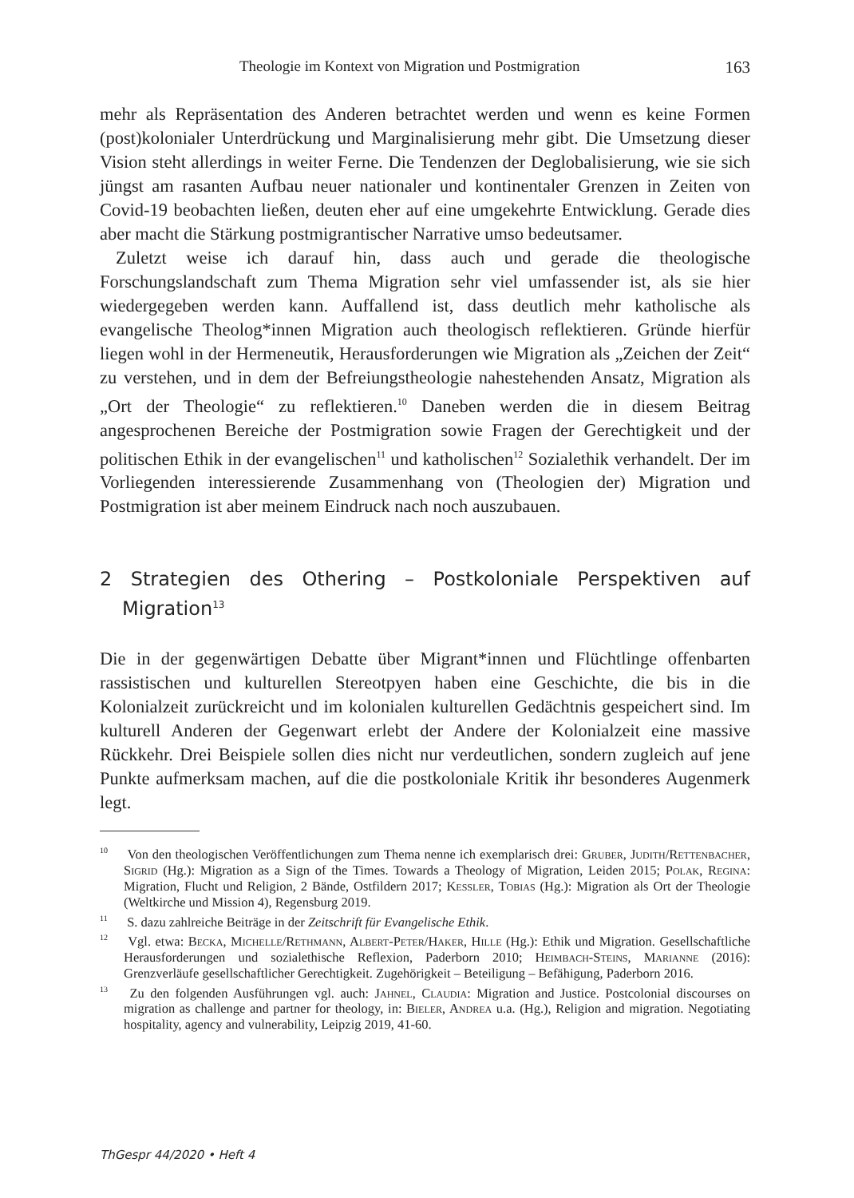Theologie im Kontext von Migration und Postmigration 163
mehr als Repräsentation des Anderen betrachtet werden und wenn es keine Formen (post)kolonialer Unterdrückung und Marginalisierung mehr gibt. Die Umsetzung dieser Vision steht allerdings in weiter Ferne. Die Tendenzen der Deglobalisierung, wie sie sich jüngst am rasanten Aufbau neuer nationaler und kontinentaler Grenzen in Zeiten von Covid-19 beobachten ließen, deuten eher auf eine umgekehrte Entwicklung. Gerade dies aber macht die Stärkung postmigrantischer Narrative umso bedeutsamer.
Zuletzt weise ich darauf hin, dass auch und gerade die theologische Forschungslandschaft zum Thema Migration sehr viel umfassender ist, als sie hier wiedergegeben werden kann. Auffallend ist, dass deutlich mehr katholische als evangelische Theolog*innen Migration auch theologisch reflektieren. Gründe hierfür liegen wohl in der Hermeneutik, Herausforderungen wie Migration als „Zeichen der Zeit“ zu verstehen, und in dem der Befreiungstheologie nahestehenden Ansatz, Migration als „Ort der Theologie“ zu reflektieren.<sup>10</sup> Daneben werden die in diesem Beitrag angesprochenen Bereiche der Postmigration sowie Fragen der Gerechtigkeit und der politischen Ethik in der evangelischen<sup>11</sup> und katholischen<sup>12</sup> Sozialethik verhandelt. Der im Vorliegenden interessierende Zusammenhang von (Theologien der) Migration und Postmigration ist aber meinem Eindruck nach noch auszubauen.
2 Strategien des Othering – Postkoloniale Perspektiven auf Migration<sup>13</sup>
Die in der gegenwärtigen Debatte über Migrant*innen und Flüchtlinge offenbarten rassistischen und kulturellen Stereotpyen haben eine Geschichte, die bis in die Kolonialzeit zurückreicht und im kolonialen kulturellen Gedächtnis gespeichert sind. Im kulturell Anderen der Gegenwart erlebt der Andere der Kolonialzeit eine massive Rückkehr. Drei Beispiele sollen dies nicht nur verdeutlichen, sondern zugleich auf jene Punkte aufmerksam machen, auf die die postkoloniale Kritik ihr besonderes Augenmerk legt.
<sup>10</sup> Von den theologischen Veröffentlichungen zum Thema nenne ich exemplarisch drei: Gruber, Judith/Rettenbacher, Sigrid (Hg.): Migration as a Sign of the Times. Towards a Theology of Migration, Leiden 2015; Polak, Regina: Migration, Flucht und Religion, 2 Bände, Ostfildern 2017; Kessler, Tobias (Hg.): Migration als Ort der Theologie (Weltkirche und Mission 4), Regensburg 2019.
<sup>11</sup> S. dazu zahlreiche Beiträge in der Zeitschrift für Evangelische Ethik.
<sup>12</sup> Vgl. etwa: Becka, Michelle/Rethmann, Albert-Peter/Haker, Hille (Hg.): Ethik und Migration. Gesellschaftliche Herausforderungen und sozialethische Reflexion, Paderborn 2010; Heimbach-Steins, Marianne (2016): Grenzverläufe gesellschaftlicher Gerechtigkeit. Zugehörigkeit – Beteiligung – Befähigung, Paderborn 2016.
<sup>13</sup> Zu den folgenden Ausführungen vgl. auch: Jahnel, Claudia: Migration and Justice. Postcolonial discourses on migration as challenge and partner for theology, in: Bieler, Andrea u.a. (Hg.), Religion and migration. Negotiating hospitality, agency and vulnerability, Leipzig 2019, 41-60.
ThGespr 44/2020 • Heft 4